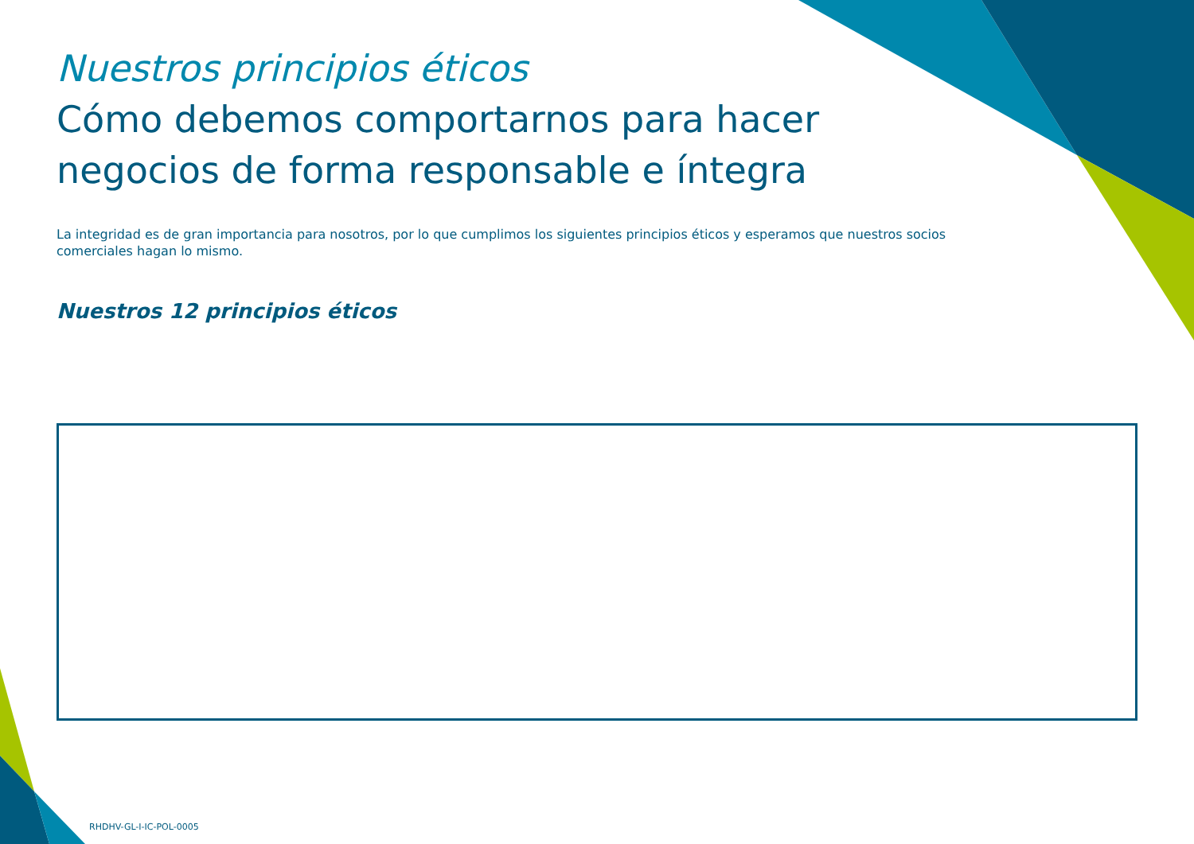Nuestros principios éticos
Cómo debemos comportarnos para hacer negocios de forma responsable e íntegra
La integridad es de gran importancia para nosotros, por lo que cumplimos los siguientes principios éticos y esperamos que nuestros socios comerciales hagan lo mismo.
Nuestros 12 principios éticos
RHDHV-GL-I-IC-POL-0005